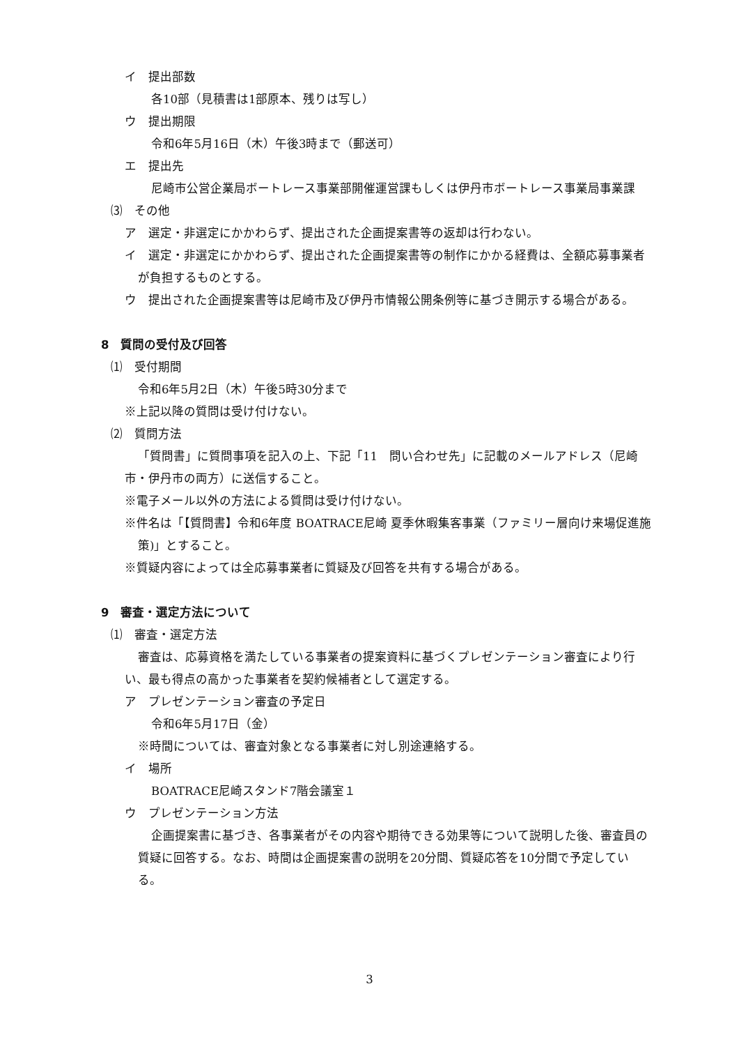イ　提出部数
各10部（見積書は1部原本、残りは写し）
ウ　提出期限
令和6年5月16日（木）午後3時まで（郵送可）
エ　提出先
尼崎市公営企業局ボートレース事業部開催運営課もしくは伊丹市ボートレース事業局事業課
⑶　その他
ア　選定・非選定にかかわらず、提出された企画提案書等の返却は行わない。
イ　選定・非選定にかかわらず、提出された企画提案書等の制作にかかる経費は、全額応募事業者が負担するものとする。
ウ　提出された企画提案書等は尼崎市及び伊丹市情報公開条例等に基づき開示する場合がある。
8　質問の受付及び回答
⑴　受付期間
令和6年5月2日（木）午後5時30分まで
※上記以降の質問は受け付けない。
⑵　質問方法
「質問書」に質問事項を記入の上、下記「11　問い合わせ先」に記載のメールアドレス（尼崎市・伊丹市の両方）に送信すること。
※電子メール以外の方法による質問は受け付けない。
※件名は「【質問書】令和6年度 BOATRACE尼崎 夏季休暇集客事業（ファミリー層向け来場促進施策)」とすること。
※質疑内容によっては全応募事業者に質疑及び回答を共有する場合がある。
9　審査・選定方法について
⑴　審査・選定方法
審査は、応募資格を満たしている事業者の提案資料に基づくプレゼンテーション審査により行い、最も得点の高かった事業者を契約候補者として選定する。
ア　プレゼンテーション審査の予定日
令和6年5月17日（金）
※時間については、審査対象となる事業者に対し別途連絡する。
イ　場所
BOATRACE尼崎スタンド7階会議室１
ウ　プレゼンテーション方法
企画提案書に基づき、各事業者がその内容や期待できる効果等について説明した後、審査員の質疑に回答する。なお、時間は企画提案書の説明を20分間、質疑応答を10分間で予定している。
3